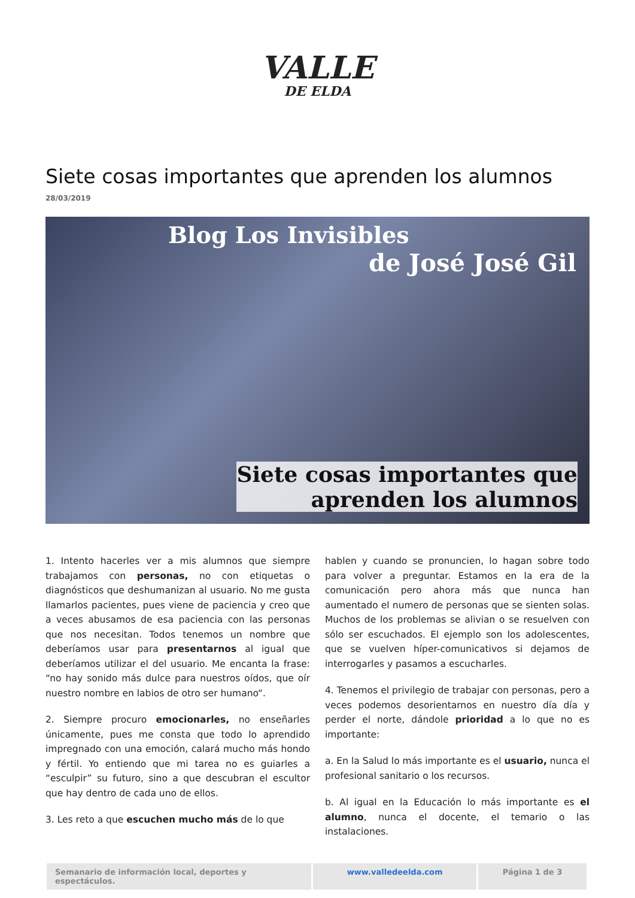VALLE
DE ELDA
Siete cosas importantes que aprenden los alumnos
28/03/2019
Blog Los Invisibles
de José José Gil
Siete cosas importantes que
aprenden los alumnos
1. Intento hacerles ver a mis alumnos que siempre trabajamos con personas, no con etiquetas o diagnósticos que deshumanizan al usuario. No me gusta llamarlos pacientes, pues viene de paciencia y creo que a veces abusamos de esa paciencia con las personas que nos necesitan. Todos tenemos un nombre que deberíamos usar para presentarnos al igual que deberíamos utilizar el del usuario. Me encanta la frase: “no hay sonido más dulce para nuestros oídos, que oír nuestro nombre en labios de otro ser humano“.
2. Siempre procuro emocionarles, no enseñarles únicamente, pues me consta que todo lo aprendido impregnado con una emoción, calará mucho más hondo y fértil. Yo entiendo que mi tarea no es guiarles a “esculpir” su futuro, sino a que descubran el escultor que hay dentro de cada uno de ellos.
3. Les reto a que escuchen mucho más de lo que
hablen y cuando se pronuncien, lo hagan sobre todo para volver a preguntar. Estamos en la era de la comunicación pero ahora más que nunca han aumentado el numero de personas que se sienten solas. Muchos de los problemas se alivian o se resuelven con sólo ser escuchados. El ejemplo son los adolescentes, que se vuelven híper-comunicativos si dejamos de interrogarles y pasamos a escucharles.
4. Tenemos el privilegio de trabajar con personas, pero a veces podemos desorientarnos en nuestro día día y perder el norte, dándole prioridad a lo que no es importante:
a. En la Salud lo más importante es el usuario, nunca el profesional sanitario o los recursos.
b. Al igual en la Educación lo más importante es el alumno, nunca el docente, el temario o las instalaciones.
Semanario de información local, deportes y espectáculos.
www.valledeelda.com Página 1 de 3